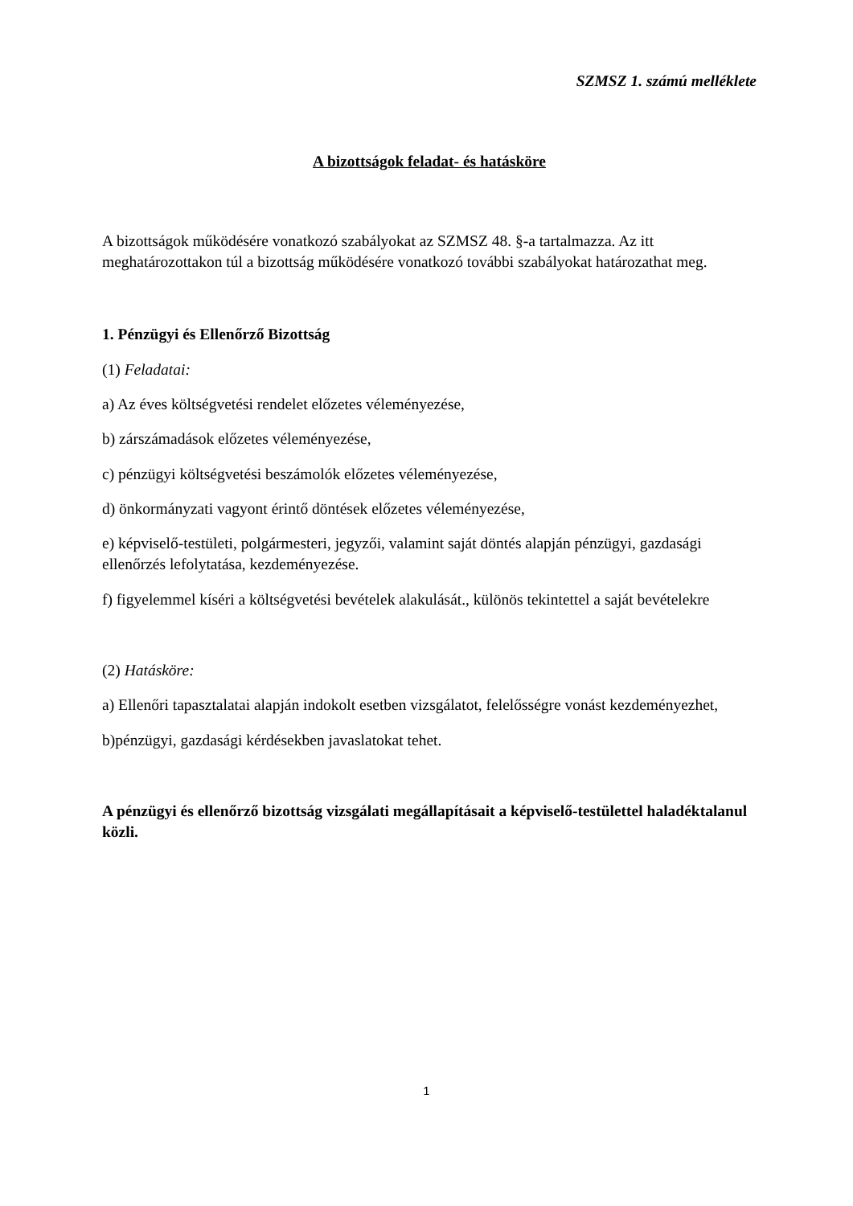SZMSZ 1. számú melléklete
A bizottságok feladat- és hatásköre
A bizottságok működésére vonatkozó szabályokat az SZMSZ 48. §-a tartalmazza. Az itt meghatározottakon túl a bizottság működésére vonatkozó további szabályokat határozathat meg.
1. Pénzügyi és Ellenőrző Bizottság
(1) Feladatai:
a) Az éves költségvetési rendelet előzetes véleményezése,
b) zárszámadások előzetes véleményezése,
c) pénzügyi költségvetési beszámolók előzetes véleményezése,
d) önkormányzati vagyont érintő döntések előzetes véleményezése,
e) képviselő-testületi, polgármesteri, jegyzői, valamint saját döntés alapján pénzügyi, gazdasági ellenőrzés lefolytatása, kezdeményezése.
f) figyelemmel kíséri a költségvetési bevételek alakulását., különös tekintettel a saját bevételekre
(2) Hatásköre:
a) Ellenőri tapasztalatai alapján indokolt esetben vizsgálatot, felelősségre vonást kezdeményezhet,
b)pénzügyi, gazdasági kérdésekben javaslatokat tehet.
A pénzügyi és ellenőrző bizottság vizsgálati megállapításait a képviselő-testülettel haladéktalanul közli.
1